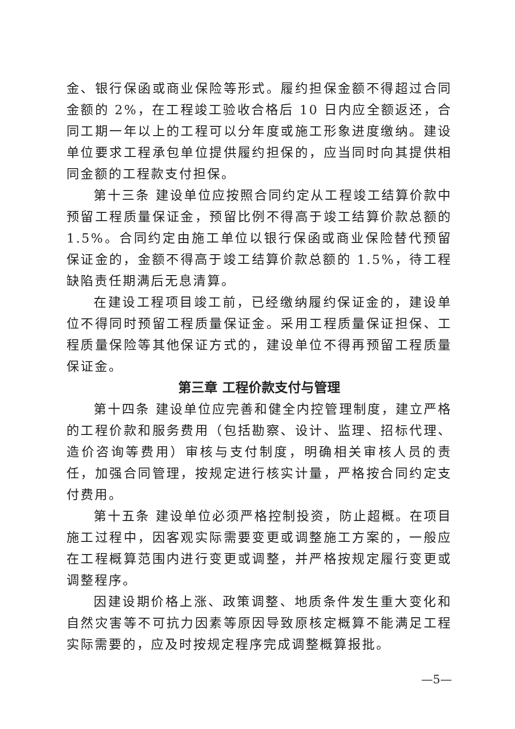金、银行保函或商业保险等形式。履约担保金额不得超过合同金额的 2%，在工程竣工验收合格后 10 日内应全额返还，合同工期一年以上的工程可以分年度或施工形象进度缴纳。建设单位要求工程承包单位提供履约担保的，应当同时向其提供相同金额的工程款支付担保。
第十三条 建设单位应按照合同约定从工程竣工结算价款中预留工程质量保证金，预留比例不得高于竣工结算价款总额的 1.5%。合同约定由施工单位以银行保函或商业保险替代预留保证金的，金额不得高于竣工结算价款总额的 1.5%，待工程缺陷责任期满后无息清算。
在建设工程项目竣工前，已经缴纳履约保证金的，建设单位不得同时预留工程质量保证金。采用工程质量保证担保、工程质量保险等其他保证方式的，建设单位不得再预留工程质量保证金。
第三章 工程价款支付与管理
第十四条 建设单位应完善和健全内控管理制度，建立严格的工程价款和服务费用（包括勘察、设计、监理、招标代理、造价咨询等费用）审核与支付制度，明确相关审核人员的责任，加强合同管理，按规定进行核实计量，严格按合同约定支付费用。
第十五条 建设单位必须严格控制投资，防止超概。在项目施工过程中，因客观实际需要变更或调整施工方案的，一般应在工程概算范围内进行变更或调整，并严格按规定履行变更或调整程序。
因建设期价格上涨、政策调整、地质条件发生重大变化和自然灾害等不可抗力因素等原因导致原核定概算不能满足工程实际需要的，应及时按规定程序完成调整概算报批。
—5—